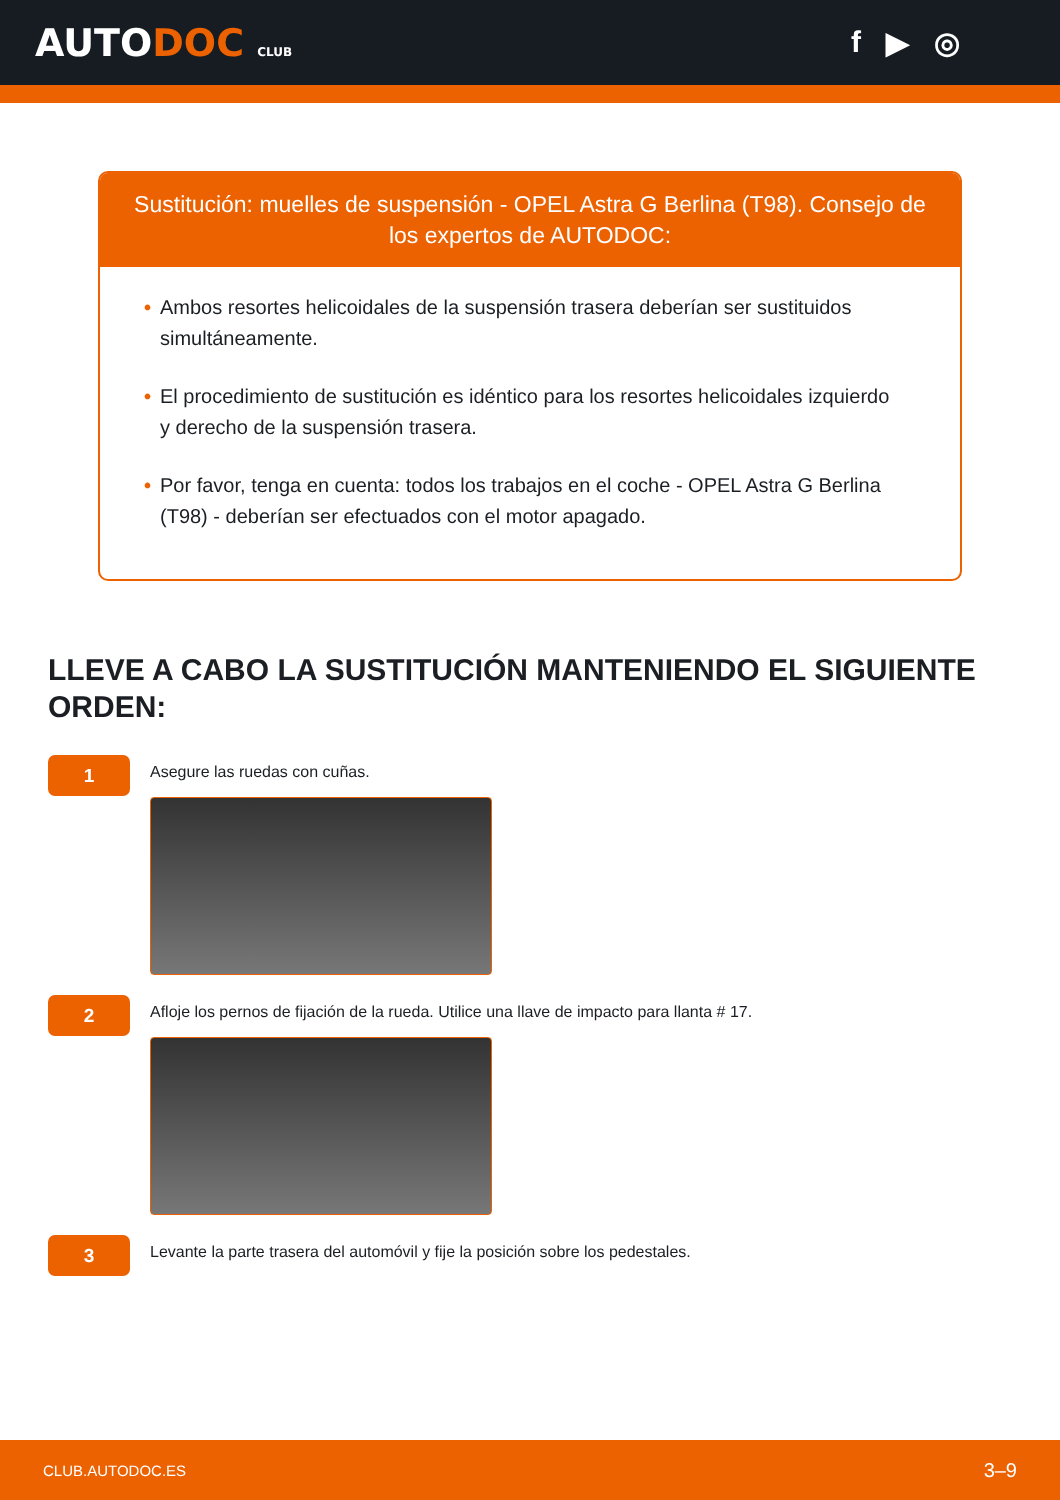AUTODOC CLUB
f ▶ ◎
Sustitución: muelles de suspensión - OPEL Astra G Berlina (T98). Consejo de los expertos de AUTODOC:
• Ambos resortes helicoidales de la suspensión trasera deberían ser sustituidos simultáneamente.
• El procedimiento de sustitución es idéntico para los resortes helicoidales izquierdo y derecho de la suspensión trasera.
• Por favor, tenga en cuenta: todos los trabajos en el coche - OPEL Astra G Berlina (T98) - deberían ser efectuados con el motor apagado.
LLEVE A CABO LA SUSTITUCIÓN MANTENIENDO EL SIGUIENTE ORDEN:
1
Asegure las ruedas con cuñas.
2
Afloje los pernos de fijación de la rueda. Utilice una llave de impacto para llanta # 17.
3
Levante la parte trasera del automóvil y fije la posición sobre los pedestales.
CLUB.AUTODOC.ES 3–9